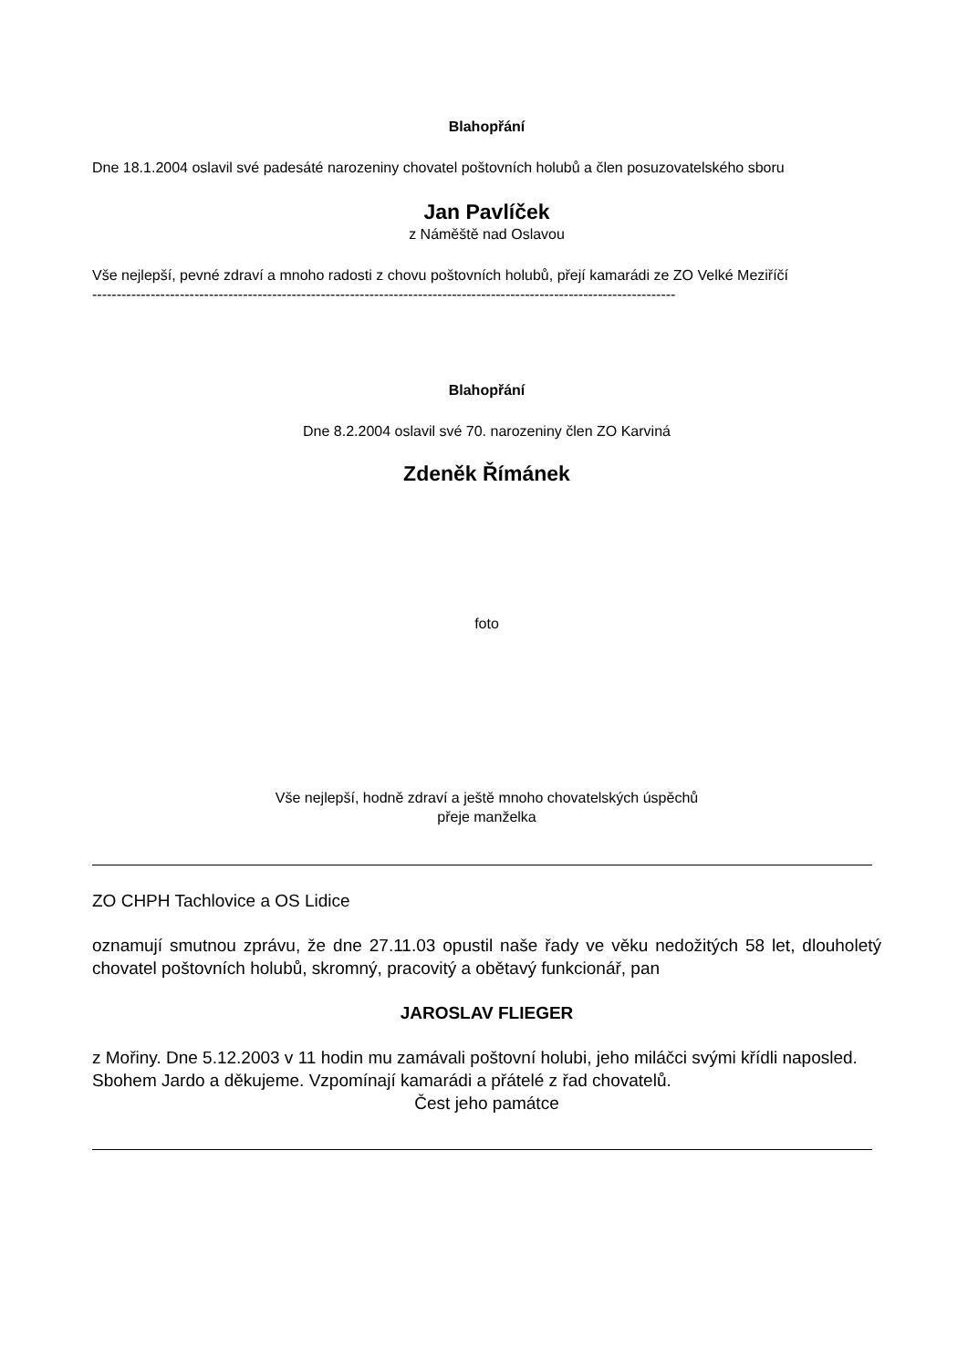Blahopřání
Dne 18.1.2004 oslavil své padesáté narozeniny chovatel poštovních holubů a člen posuzovatelského sboru
Jan Pavlíček
z Náměště nad Oslavou
Vše nejlepší, pevné zdraví a mnoho radosti z chovu poštovních holubů, přejí kamarádi ze ZO Velké Meziříčí
------------------------------------------------------------------------------------------------------------------------
Blahopřání
Dne 8.2.2004 oslavil své 70. narozeniny člen ZO Karviná
Zdeněk Římánek
foto
Vše nejlepší, hodně zdraví a ještě mnoho chovatelských úspěchů
přeje manželka
ZO CHPH Tachlovice a OS Lidice
oznamují smutnou zprávu, že dne 27.11.03 opustil naše řady ve věku nedožitých 58 let, dlouholetý chovatel poštovních holubů, skromný, pracovitý a obětavý funkcionář, pan
JAROSLAV FLIEGER
z Mořiny. Dne 5.12.2003 v 11 hodin mu zamávali poštovní holubi, jeho miláčci svými křídli naposled.
Sbohem Jardo a děkujeme. Vzpomínají kamarádi a přátelé z řad chovatelů.
Čest jeho památce